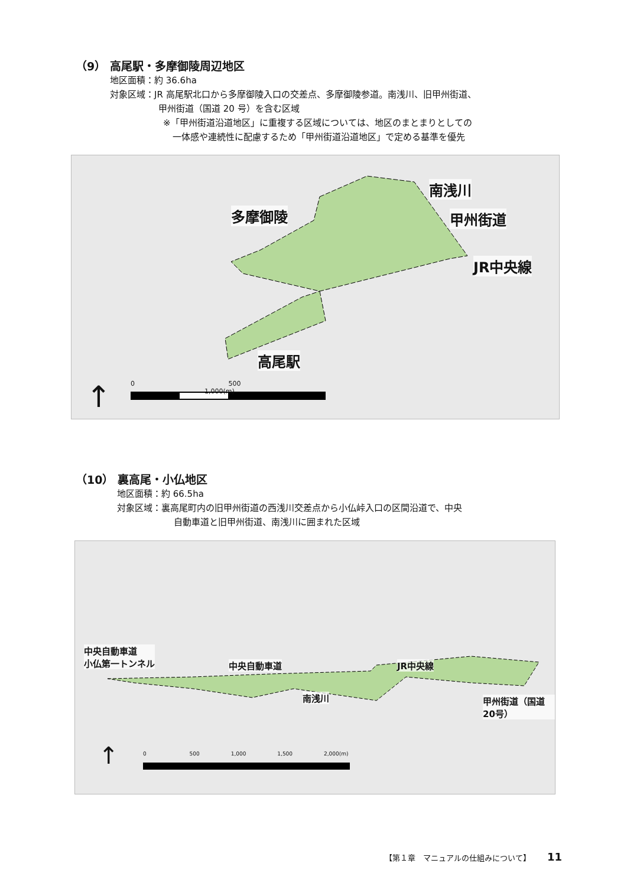（9） 高尾駅・多摩御陵周辺地区
地区面積：約 36.6ha
対象区域：JR 高尾駅北口から多摩御陵入口の交差点、多摩御陵参道。南浅川、旧甲州街道、
甲州街道（国道 20 号）を含む区域
※「甲州街道沿道地区」に重複する区域については、地区のまとまりとしての
一体感や連続性に配慮するため「甲州街道沿道地区」で定める基準を優先
多摩御陵
南浅川
甲州街道
JR中央線
高尾駅
↑ 0 500 1,000(m)
（10） 裏高尾・小仏地区
地区面積：約 66.5ha
対象区域：裏高尾町内の旧甲州街道の西浅川交差点から小仏峠入口の区間沿道で、中央
自動車道と旧甲州街道、南浅川に囲まれた区域
中央自動車道
小仏第一トンネル
中央自動車道
南浅川
JR中央線
甲州街道（国道20号）
↑ 0 500 1,000 1,500 2,000(m)
【第１章　マニュアルの仕組みについて】 11